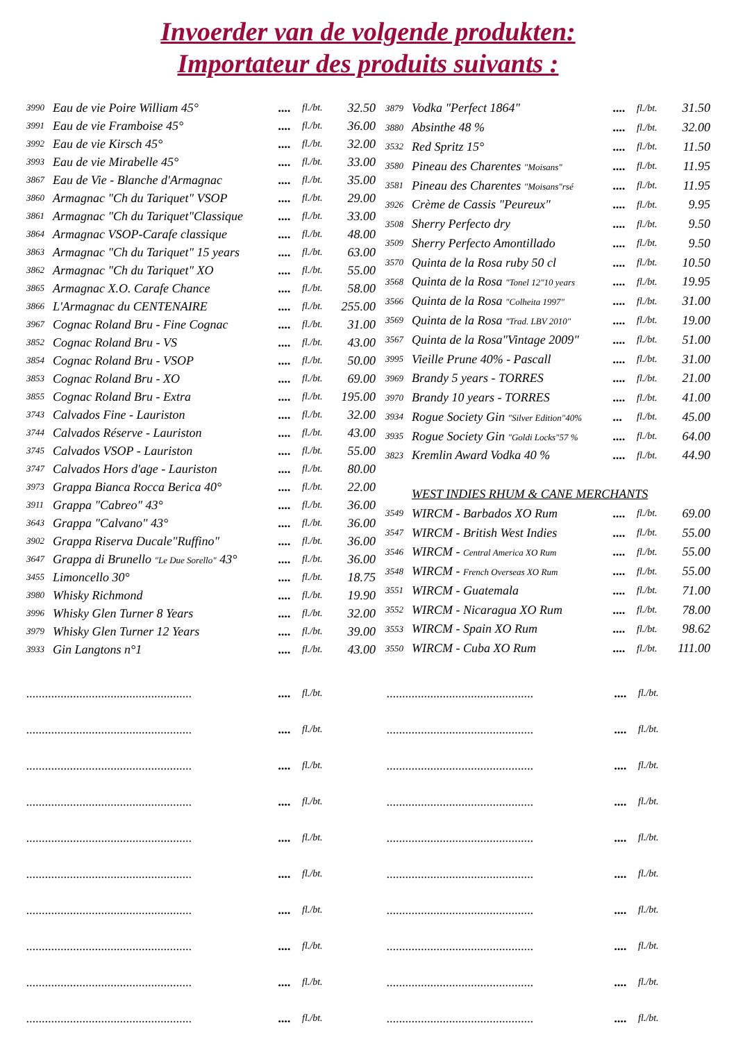Invoerder van de volgende produkten:
Importateur des produits suivants :
| 3990 | Eau de vie Poire William 45° | .... | fl./bt. | 32.50 |
| 3991 | Eau de vie Framboise 45° | .... | fl./bt. | 36.00 |
| 3992 | Eau de vie Kirsch 45° | .... | fl./bt. | 32.00 |
| 3993 | Eau de vie Mirabelle 45° | .... | fl./bt. | 33.00 |
| 3867 | Eau de Vie - Blanche d'Armagnac | .... | fl./bt. | 35.00 |
| 3860 | Armagnac "Ch du Tariquet" VSOP | .... | fl./bt. | 29.00 |
| 3861 | Armagnac "Ch du Tariquet"Classique | .... | fl./bt. | 33.00 |
| 3864 | Armagnac VSOP-Carafe classique | .... | fl./bt. | 48.00 |
| 3863 | Armagnac "Ch du Tariquet" 15 years | .... | fl./bt. | 63.00 |
| 3862 | Armagnac "Ch du Tariquet" XO | .... | fl./bt. | 55.00 |
| 3865 | Armagnac X.O. Carafe Chance | .... | fl./bt. | 58.00 |
| 3866 | L'Armagnac du CENTENAIRE | .... | fl./bt. | 255.00 |
| 3967 | Cognac Roland Bru - Fine Cognac | .... | fl./bt. | 31.00 |
| 3852 | Cognac Roland Bru - VS | .... | fl./bt. | 43.00 |
| 3854 | Cognac Roland Bru - VSOP | .... | fl./bt. | 50.00 |
| 3853 | Cognac Roland Bru - XO | .... | fl./bt. | 69.00 |
| 3855 | Cognac Roland Bru - Extra | .... | fl./bt. | 195.00 |
| 3743 | Calvados Fine - Lauriston | .... | fl./bt. | 32.00 |
| 3744 | Calvados Réserve - Lauriston | .... | fl./bt. | 43.00 |
| 3745 | Calvados VSOP - Lauriston | .... | fl./bt. | 55.00 |
| 3747 | Calvados Hors d'age - Lauriston | .... | fl./bt. | 80.00 |
| 3973 | Grappa Bianca Rocca Berica 40° | .... | fl./bt. | 22.00 |
| 3911 | Grappa "Cabreo" 43° | .... | fl./bt. | 36.00 |
| 3643 | Grappa "Calvano" 43° | .... | fl./bt. | 36.00 |
| 3902 | Grappa Riserva Ducale"Ruffino" | .... | fl./bt. | 36.00 |
| 3647 | Grappa di Brunello "Le Due Sorello" 43° | .... | fl./bt. | 36.00 |
| 3455 | Limoncello 30° | .... | fl./bt. | 18.75 |
| 3980 | Whisky Richmond | .... | fl./bt. | 19.90 |
| 3996 | Whisky Glen Turner 8 Years | .... | fl./bt. | 32.00 |
| 3979 | Whisky Glen Turner 12 Years | .... | fl./bt. | 39.00 |
| 3933 | Gin Langtons n°1 | .... | fl./bt. | 43.00 |
| 3879 | Vodka "Perfect 1864" | .... | fl./bt. | 31.50 |
| 3880 | Absinthe 48 % | .... | fl./bt. | 32.00 |
| 3532 | Red Spritz 15° | .... | fl./bt. | 11.50 |
| 3580 | Pineau des Charentes "Moisans" | .... | fl./bt. | 11.95 |
| 3581 | Pineau des Charentes "Moisans"rsé | .... | fl./bt. | 11.95 |
| 3926 | Crème de Cassis "Peureux" | .... | fl./bt. | 9.95 |
| 3508 | Sherry Perfecto dry | .... | fl./bt. | 9.50 |
| 3509 | Sherry Perfecto Amontillado | .... | fl./bt. | 9.50 |
| 3570 | Quinta de la Rosa ruby 50 cl | .... | fl./bt. | 10.50 |
| 3568 | Quinta de la Rosa "Tonel 12"10 years | .... | fl./bt. | 19.95 |
| 3566 | Quinta de la Rosa "Colheita 1997" | .... | fl./bt. | 31.00 |
| 3569 | Quinta de la Rosa "Trad. LBV 2010" | .... | fl./bt. | 19.00 |
| 3567 | Quinta de la Rosa"Vintage 2009" | .... | fl./bt. | 51.00 |
| 3995 | Vieille Prune 40% - Pascall | .... | fl./bt. | 31.00 |
| 3969 | Brandy 5 years - TORRES | .... | fl./bt. | 21.00 |
| 3970 | Brandy 10 years - TORRES | .... | fl./bt. | 41.00 |
| 3934 | Rogue Society Gin "Silver Edition"40% | ... | fl./bt. | 45.00 |
| 3935 | Rogue Society Gin "Goldi Locks"57 % | .... | fl./bt. | 64.00 |
| 3823 | Kremlin Award Vodka 40 % | .... | fl./bt. | 44.90 |
| | WEST INDIES RHUM & CANE MERCHANTS | | | |
| 3549 | WIRCM - Barbados XO Rum | .... | fl./bt. | 69.00 |
| 3547 | WIRCM - British West Indies | .... | fl./bt. | 55.00 |
| 3546 | WIRCM - Central America XO Rum | .... | fl./bt. | 55.00 |
| 3548 | WIRCM - French Overseas XO Rum | .... | fl./bt. | 55.00 |
| 3551 | WIRCM - Guatemala | .... | fl./bt. | 71.00 |
| 3552 | WIRCM - Nicaragua XO Rum | .... | fl./bt. | 78.00 |
| 3553 | WIRCM - Spain XO Rum | .... | fl./bt. | 98.62 |
| 3550 | WIRCM - Cuba XO Rum | .... | fl./bt. | 111.00 |
| ..................................................... | .... | fl./bt. |
| ..................................................... | .... | fl./bt. |
| ..................................................... | .... | fl./bt. |
| ..................................................... | .... | fl./bt. |
| ..................................................... | .... | fl./bt. |
| ..................................................... | .... | fl./bt. |
| ..................................................... | .... | fl./bt. |
| ..................................................... | .... | fl./bt. |
| ..................................................... | .... | fl./bt. |
| ..................................................... | .... | fl./bt. |
| ............................................... | .... | fl./bt. |
| ............................................... | .... | fl./bt. |
| ............................................... | .... | fl./bt. |
| ............................................... | .... | fl./bt. |
| ............................................... | .... | fl./bt. |
| ............................................... | .... | fl./bt. |
| ............................................... | .... | fl./bt. |
| ............................................... | .... | fl./bt. |
| ............................................... | .... | fl./bt. |
| ............................................... | .... | fl./bt. |